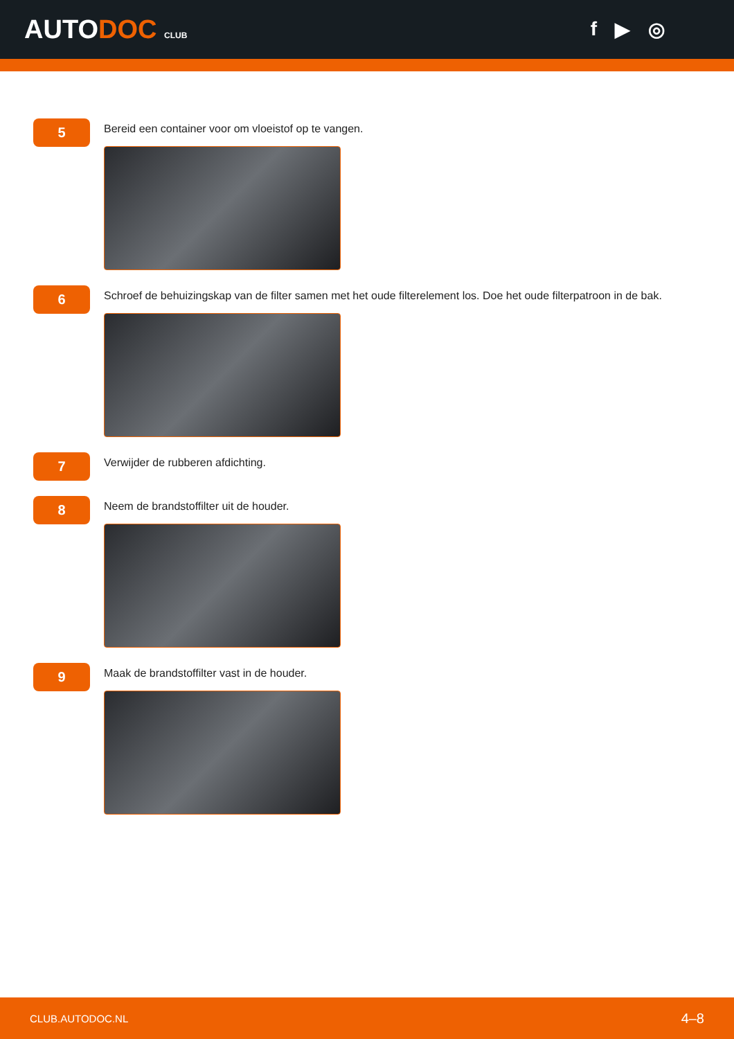AUTODOC CLUB
f ▶ ◎
5
Bereid een container voor om vloeistof op te vangen.
6
Schroef de behuizingskap van de filter samen met het oude filterelement los. Doe het oude filterpatroon in de bak.
7
Verwijder de rubberen afdichting.
8
Neem de brandstoffilter uit de houder.
9
Maak de brandstoffilter vast in de houder.
CLUB.AUTODOC.NL 4–8